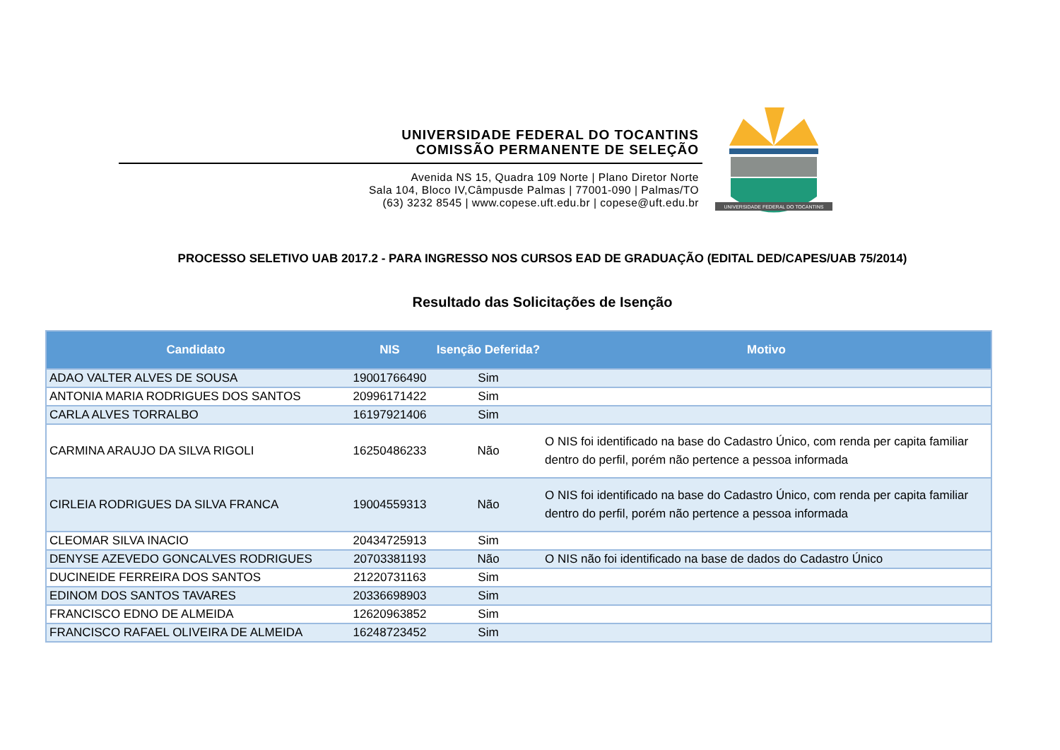UNIVERSIDADE FEDERAL DO TOCANTINS
COMISSÃO PERMANENTE DE SELEÇÃO
Avenida NS 15, Quadra 109 Norte | Plano Diretor Norte
Sala 104, Bloco IV,Câmpusde Palmas | 77001-090 | Palmas/TO
(63) 3232 8545 | www.copese.uft.edu.br | copese@uft.edu.br
UNIVERSIDADE FEDERAL DO TOCANTINS
PROCESSO SELETIVO UAB 2017.2 - PARA INGRESSO NOS CURSOS EAD DE GRADUAÇÃO (EDITAL DED/CAPES/UAB 75/2014)
Resultado das Solicitações de Isenção
| Candidato | NIS | Isenção Deferida? | Motivo |
| --- | --- | --- | --- |
| ADAO VALTER ALVES DE SOUSA | 19001766490 | Sim | |
| ANTONIA MARIA RODRIGUES DOS SANTOS | 20996171422 | Sim | |
| CARLA ALVES TORRALBO | 16197921406 | Sim | |
| CARMINA ARAUJO DA SILVA RIGOLI | 16250486233 | Não | O NIS foi identificado na base do Cadastro Único, com renda per capita familiar dentro do perfil, porém não pertence a pessoa informada |
| CIRLEIA RODRIGUES DA SILVA FRANCA | 19004559313 | Não | O NIS foi identificado na base do Cadastro Único, com renda per capita familiar dentro do perfil, porém não pertence a pessoa informada |
| CLEOMAR SILVA INACIO | 20434725913 | Sim | |
| DENYSE AZEVEDO GONCALVES RODRIGUES | 20703381193 | Não | O NIS não foi identificado na base de dados do Cadastro Único |
| DUCINEIDE FERREIRA DOS SANTOS | 21220731163 | Sim | |
| EDINOM DOS SANTOS TAVARES | 20336698903 | Sim | |
| FRANCISCO EDNO DE ALMEIDA | 12620963852 | Sim | |
| FRANCISCO RAFAEL OLIVEIRA DE ALMEIDA | 16248723452 | Sim | |